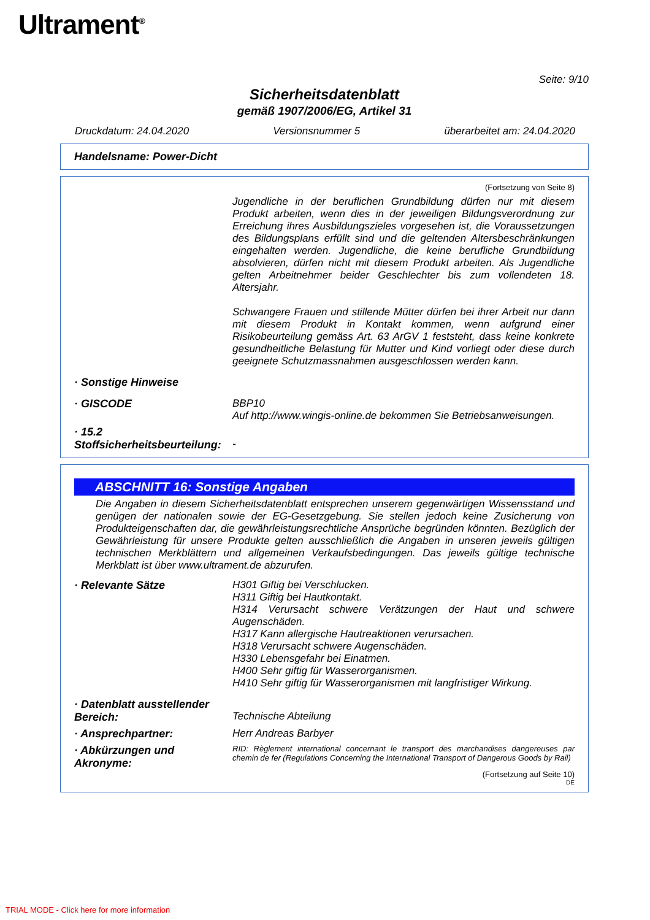Ultrament<sup>®</sup>
Seite: 9/10
Sicherheitsdatenblatt
gemäß 1907/2006/EG, Artikel 31
Druckdatum: 24.04.2020 Versionsnummer 5 überarbeitet am: 24.04.2020
Handelsname: Power-Dicht
(Fortsetzung von Seite 8)
Jugendliche in der beruflichen Grundbildung dürfen nur mit diesem Produkt arbeiten, wenn dies in der jeweiligen Bildungsverordnung zur Erreichung ihres Ausbildungszieles vorgesehen ist, die Voraussetzungen des Bildungsplans erfüllt sind und die geltenden Altersbeschränkungen eingehalten werden. Jugendliche, die keine berufliche Grundbildung absolvieren, dürfen nicht mit diesem Produkt arbeiten. Als Jugendliche gelten Arbeitnehmer beider Geschlechter bis zum vollendeten 18. Altersjahr.
Schwangere Frauen und stillende Mütter dürfen bei ihrer Arbeit nur dann mit diesem Produkt in Kontakt kommen, wenn aufgrund einer Risikobeurteilung gemäss Art. 63 ArGV 1 feststeht, dass keine konkrete gesundheitliche Belastung für Mutter und Kind vorliegt oder diese durch geeignete Schutzmassnahmen ausgeschlossen werden kann.
· Sonstige Hinweise
· GISCODE BBP10
Auf http://www.wingis-online.de bekommen Sie Betriebsanweisungen.
· 15.2 Stoffsicherheitsbeurteilung:
-
ABSCHNITT 16: Sonstige Angaben
Die Angaben in diesem Sicherheitsdatenblatt entsprechen unserem gegenwärtigen Wissensstand und genügen der nationalen sowie der EG-Gesetzgebung. Sie stellen jedoch keine Zusicherung von Produkteigenschaften dar, die gewährleistungsrechtliche Ansprüche begründen könnten. Bezüglich der Gewährleistung für unsere Produkte gelten ausschließlich die Angaben in unseren jeweils gültigen technischen Merkblättern und allgemeinen Verkaufsbedingungen. Das jeweils gültige technische Merkblatt ist über www.ultrament.de abzurufen.
· Relevante Sätze H301 Giftig bei Verschlucken.
H311 Giftig bei Hautkontakt.
H314 Verursacht schwere Verätzungen der Haut und schwere Augenschäden.
H317 Kann allergische Hautreaktionen verursachen.
H318 Verursacht schwere Augenschäden.
H330 Lebensgefahr bei Einatmen.
H400 Sehr giftig für Wasserorganismen.
H410 Sehr giftig für Wasserorganismen mit langfristiger Wirkung.
· Datenblatt ausstellender Bereich:
Technische Abteilung
· Ansprechpartner: Herr Andreas Barbyer
· Abkürzungen und Akronyme:
RID: Règlement international concernant le transport des marchandises dangereuses par chemin de fer (Regulations Concerning the International Transport of Dangerous Goods by Rail)
(Fortsetzung auf Seite 10)
DE
TRIAL MODE - Click here for more information